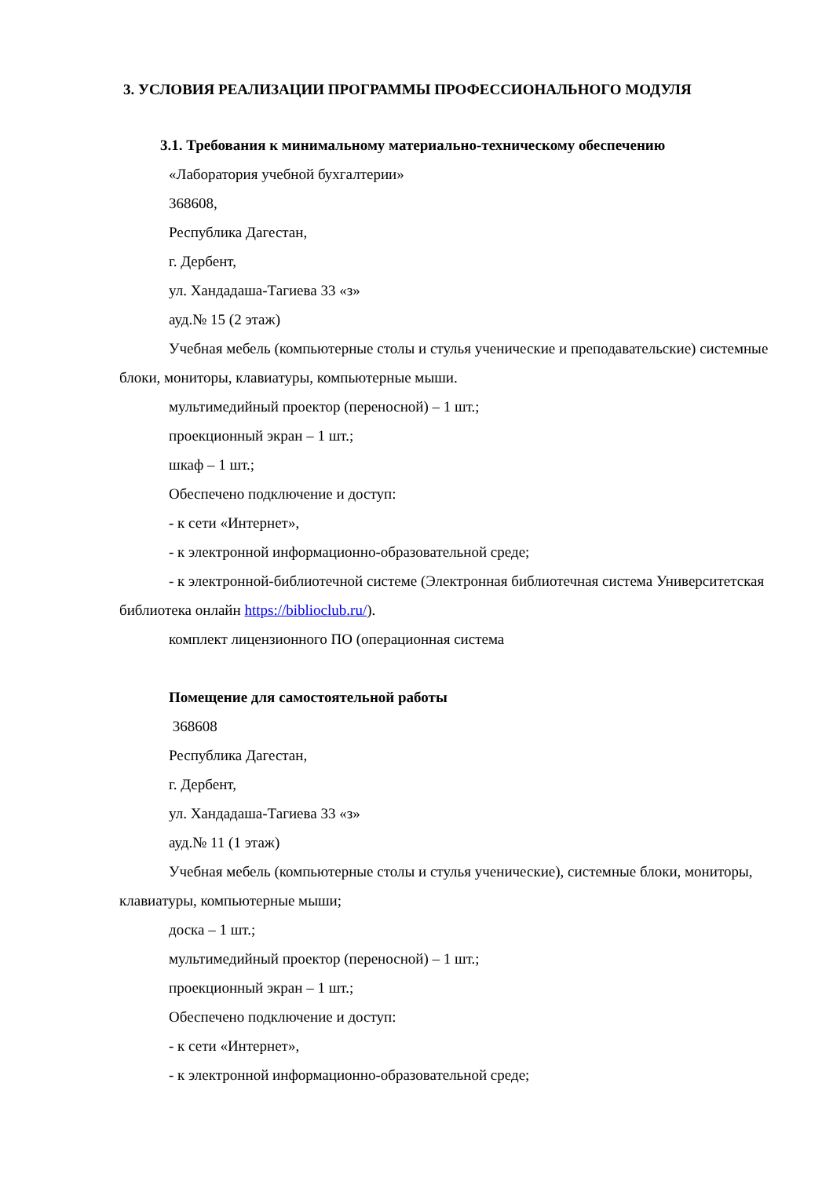3. УСЛОВИЯ РЕАЛИЗАЦИИ ПРОГРАММЫ ПРОФЕССИОНАЛЬНОГО МОДУЛЯ
3.1. Требования к минимальному материально-техническому обеспечению
«Лаборатория учебной бухгалтерии»
368608,
Республика Дагестан,
г. Дербент,
ул. Хандадаша-Тагиева 33 «з»
ауд.№ 15 (2 этаж)
Учебная мебель (компьютерные столы и стулья ученические и преподавательские) системные блоки, мониторы, клавиатуры, компьютерные мыши.
мультимедийный проектор (переносной) – 1 шт.;
проекционный экран – 1 шт.;
шкаф – 1 шт.;
Обеспечено подключение и доступ:
- к сети «Интернет»,
- к электронной информационно-образовательной среде;
- к электронной-библиотечной системе (Электронная библиотечная система Университетская библиотека онлайн https://biblioclub.ru/).
комплект лицензионного ПО (операционная система
Помещение для самостоятельной работы
368608
Республика Дагестан,
г. Дербент,
ул. Хандадаша-Тагиева 33 «з»
ауд.№ 11 (1 этаж)
Учебная мебель (компьютерные столы и стулья ученические), системные блоки, мониторы, клавиатуры, компьютерные мыши;
доска – 1 шт.;
мультимедийный проектор (переносной) – 1 шт.;
проекционный экран – 1 шт.;
Обеспечено подключение и доступ:
- к сети «Интернет»,
- к электронной информационно-образовательной среде;